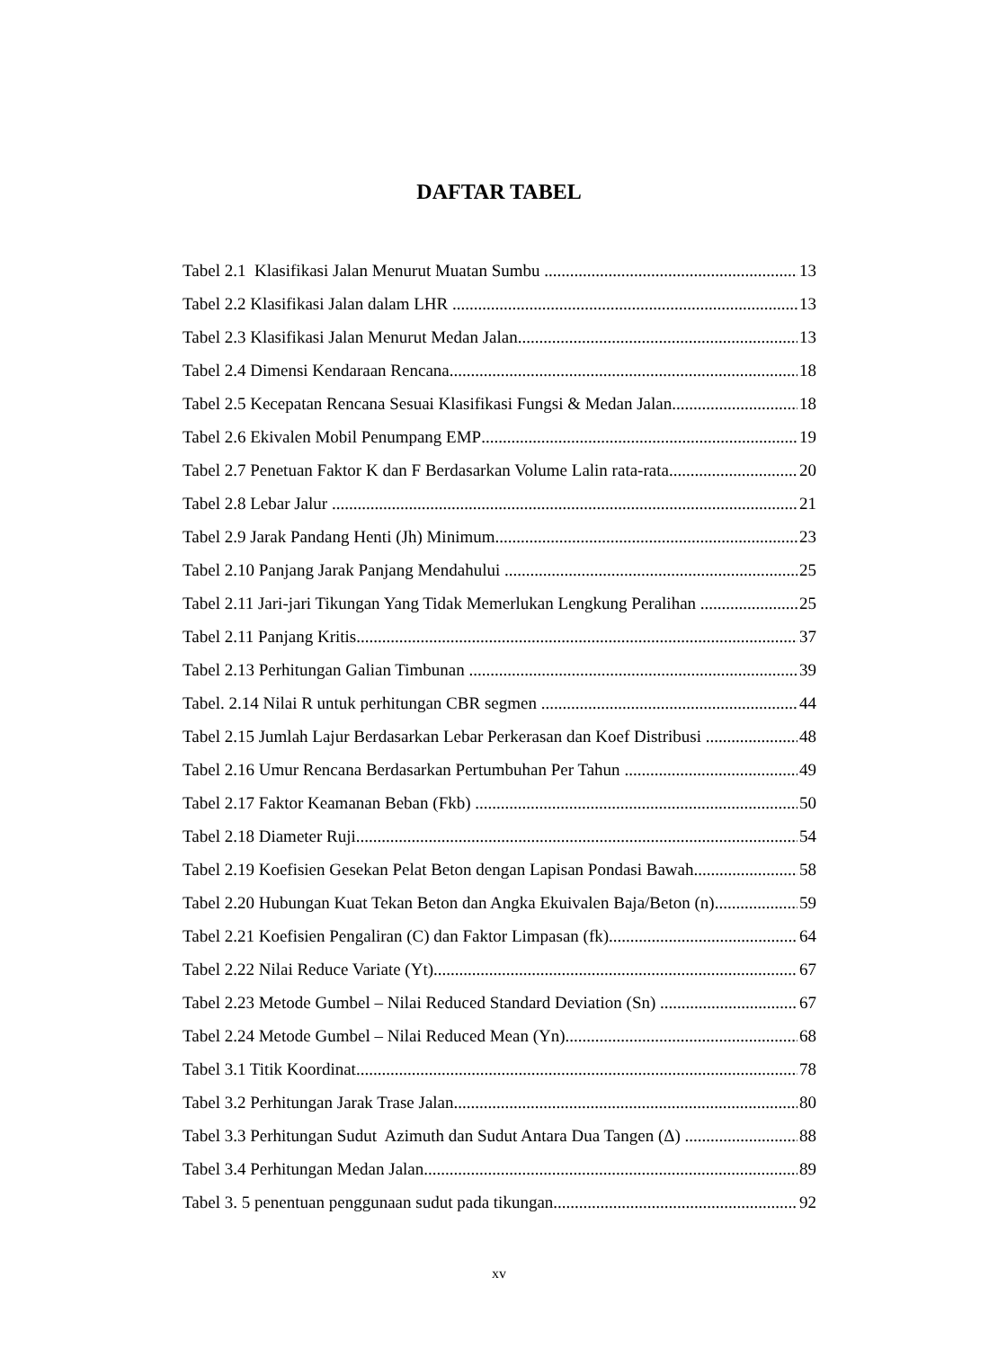DAFTAR TABEL
Tabel 2.1 Klasifikasi Jalan Menurut Muatan Sumbu 13
Tabel 2.2 Klasifikasi Jalan dalam LHR 13
Tabel 2.3 Klasifikasi Jalan Menurut Medan Jalan 13
Tabel 2.4 Dimensi Kendaraan Rencana 18
Tabel 2.5 Kecepatan Rencana Sesuai Klasifikasi Fungsi & Medan Jalan 18
Tabel 2.6 Ekivalen Mobil Penumpang EMP 19
Tabel 2.7 Penetuan Faktor K dan F Berdasarkan Volume Lalin rata-rata 20
Tabel 2.8 Lebar Jalur 21
Tabel 2.9 Jarak Pandang Henti (Jh) Minimum 23
Tabel 2.10 Panjang Jarak Panjang Mendahului 25
Tabel 2.11 Jari-jari Tikungan Yang Tidak Memerlukan Lengkung Peralihan 25
Tabel 2.11 Panjang Kritis 37
Tabel 2.13 Perhitungan Galian Timbunan 39
Tabel. 2.14 Nilai R untuk perhitungan CBR segmen 44
Tabel 2.15 Jumlah Lajur Berdasarkan Lebar Perkerasan dan Koef Distribusi 48
Tabel 2.16 Umur Rencana Berdasarkan Pertumbuhan Per Tahun 49
Tabel 2.17 Faktor Keamanan Beban (Fkb) 50
Tabel 2.18 Diameter Ruji 54
Tabel 2.19 Koefisien Gesekan Pelat Beton dengan Lapisan Pondasi Bawah 58
Tabel 2.20 Hubungan Kuat Tekan Beton dan Angka Ekuivalen Baja/Beton (n) 59
Tabel 2.21 Koefisien Pengaliran (C) dan Faktor Limpasan (fk) 64
Tabel 2.22 Nilai Reduce Variate (Yt) 67
Tabel 2.23 Metode Gumbel – Nilai Reduced Standard Deviation (Sn) 67
Tabel 2.24 Metode Gumbel – Nilai Reduced Mean (Yn) 68
Tabel 3.1 Titik Koordinat 78
Tabel 3.2 Perhitungan Jarak Trase Jalan 80
Tabel 3.3 Perhitungan Sudut Azimuth dan Sudut Antara Dua Tangen (Δ) 88
Tabel 3.4 Perhitungan Medan Jalan 89
Tabel 3. 5 penentuan penggunaan sudut pada tikungan 92
xv